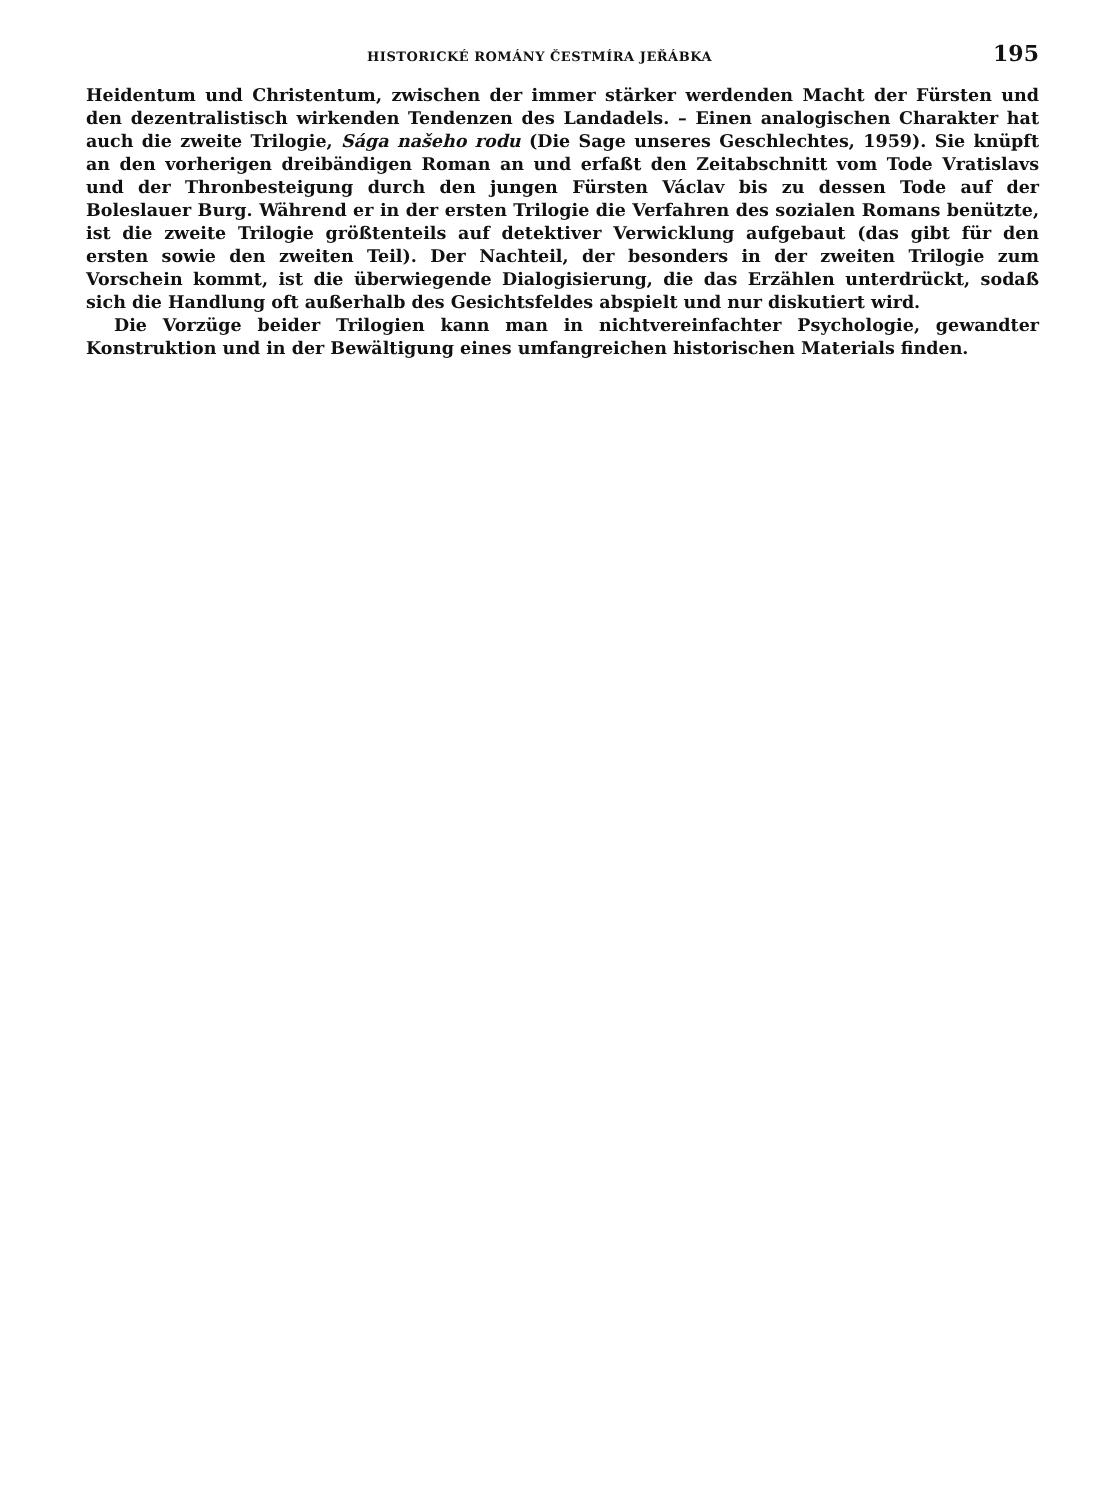HISTORICKÉ ROMÁNY ČESTMÍRA JEŘÁBKA 195
Heidentum und Christentum, zwischen der immer stärker werdenden Macht der Fürsten und den dezentralistisch wirkenden Tendenzen des Landadels. – Einen analogischen Charakter hat auch die zweite Trilogie, Sága našeho rodu (Die Sage unseres Geschlechtes, 1959). Sie knüpft an den vorherigen dreibändigen Roman an und erfaßt den Zeitabschnitt vom Tode Vratislavs und der Thronbesteigung durch den jungen Fürsten Václav bis zu dessen Tode auf der Boleslauer Burg. Während er in der ersten Trilogie die Verfahren des sozialen Romans benützte, ist die zweite Trilogie größtenteils auf detektiver Verwicklung aufgebaut (das gibt für den ersten sowie den zweiten Teil). Der Nachteil, der besonders in der zweiten Trilogie zum Vorschein kommt, ist die überwiegende Dialogisierung, die das Erzählen unterdrückt, sodaß sich die Handlung oft außerhalb des Gesichtsfeldes abspielt und nur diskutiert wird.
Die Vorzüge beider Trilogien kann man in nichtvereinfachter Psychologie, gewandter Konstruktion und in der Bewältigung eines umfangreichen historischen Materials finden.